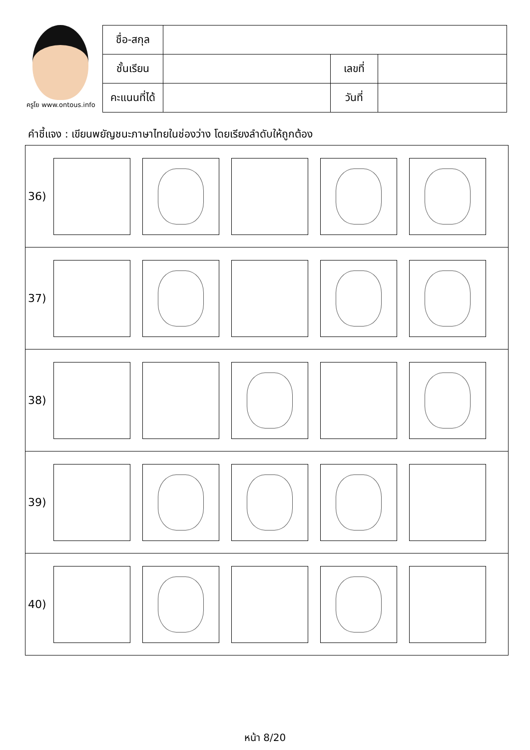ครูโย www.ontous.info
| ชื่อ-สกุล | | | |
| ชั้นเรียน | | เลขที่ | |
| คะแนนที่ได้ | | วันที่ | |
คำชี้แจง : เขียนพยัญชนะภาษาไทยในช่องว่าง โดยเรียงลำดับให้ถูกต้อง
36)
37)
38)
39)
40)
หน้า 8/20